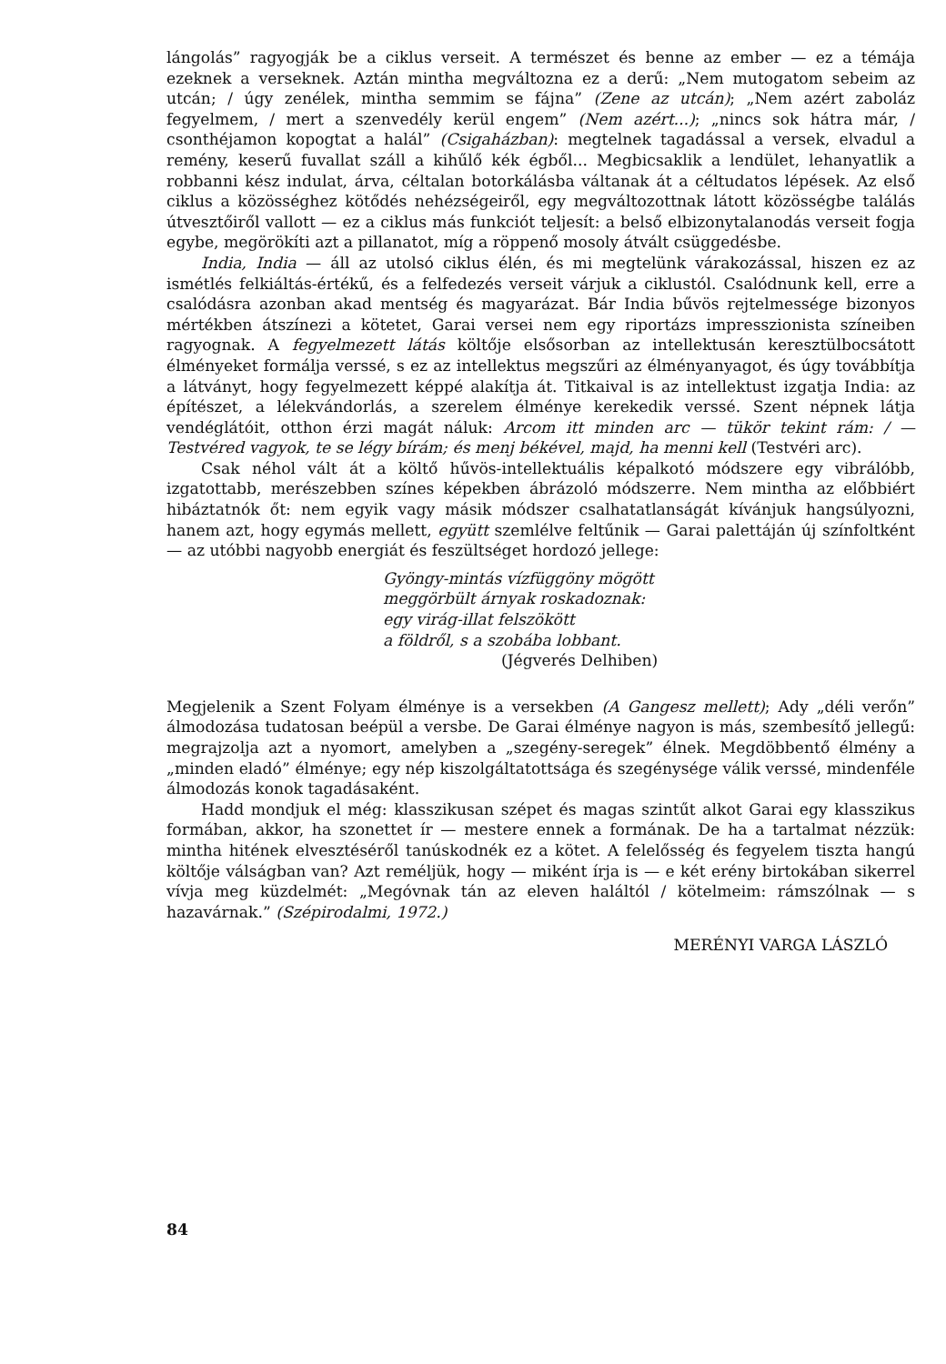lángolás” ragyogják be a ciklus verseit. A természet és benne az ember — ez a témája ezeknek a verseknek. Aztán mintha megváltozna ez a derű: „Nem mutogatom sebeim az utcán; / úgy zenélek, mintha semmim se fájna” (Zene az utcán); „Nem azért zaboláz fegyelmem, / mert a szenvedély kerül engem” (Nem azért...); „nincs sok hátra már, / csonthéjamon kopogtat a halál” (Csigaházban): megtelnek tagadással a versek, elvadul a remény, keserű fuvallat száll a kihűlő kék égből... Megbicsaklik a lendület, lehanyatlik a robbanni kész indulat, árva, céltalan botorkálásba váltanak át a céltudatos lépések. Az első ciklus a közösséghez kötődés nehézségeiről, egy megváltozottnak látott közösségbe találás útvesztőiről vallott — ez a ciklus más funkciót teljesít: a belső elbizonytalanodás verseit fogja egybe, megörökíti azt a pillanatot, míg a röppenő mosoly átvált csüggedésbe.
India, India — áll az utolsó ciklus élén, és mi megtelünk várakozással, hiszen ez az ismétlés felkiáltás-értékű, és a felfedezés verseit várjuk a ciklustól. Csalódnunk kell, erre a csalódásra azonban akad mentség és magyarázat. Bár India bűvös rejtelmessége bizonyos mértékben átszínezi a kötetet, Garai versei nem egy riportázs impresszionista színeiben ragyognak. A fegyelmezett látás költője elsősorban az intellektusán keresztülbocsátott élményeket formálja verssé, s ez az intellektus megszűri az élményanyagot, és úgy továbbítja a látványt, hogy fegyelmezett képpé alakítja át. Titkaival is az intellektust izgatja India: az építészet, a lélekvándorlás, a szerelem élménye kerekedik verssé. Szent népnek látja vendéglátóit, otthon érzi magát náluk: Arcom itt minden arc — tükör tekint rám: / — Testvéred vagyok, te se légy bírám; és menj békével, majd, ha menni kell (Testvéri arc).
Csak néhol vált át a költő hűvös-intellektuális képalkotó módszere egy vibrálóbb, izgatottabb, merészebben színes képekben ábrázoló módszerre. Nem mintha az előbbiért hibáztatnók őt: nem egyik vagy másik módszer csalhatatlanságát kívánjuk hangsúlyozni, hanem azt, hogy egymás mellett, együtt szemlélve feltűnik — Garai palettáján új színfoltként — az utóbbi nagyobb energiát és feszültséget hordozó jellege:
Gyöngy-mintás vízfüggöny mögött
meggörbült árnyak roskadoznak:
egy virág-illat felszökött
a földről, s a szobába lobbant.
(Jégverés Delhiben)
Megjelenik a Szent Folyam élménye is a versekben (A Gangesz mellett); Ady „déli verőn” álmodozása tudatosan beépül a versbe. De Garai élménye nagyon is más, szembesítő jellegű: megrajzolja azt a nyomort, amelyben a „szegény-seregek” élnek. Megdöbbentő élmény a „minden eladó” élménye; egy nép kiszolgáltatottsága és szegénysége válik verssé, mindenféle álmodozás konok tagadásaként.
Hadd mondjuk el még: klasszikusan szépet és magas szintűt alkot Garai egy klasszikus formában, akkor, ha szonettet ír — mestere ennek a formának. De ha a tartalmat nézzük: mintha hitének elvesztéséről tanúskodnék ez a kötet. A felelősség és fegyelem tiszta hangú költője válságban van? Azt reméljük, hogy — miként írja is — e két erény birtokában sikerrel vívja meg küzdelmét: „Megóvnak tán az eleven haláltól / kötelmeim: rámszólnak — s hazavárnak.” (Szépirodalmi, 1972.)
MERÉNYI VARGA LÁSZLÓ
84